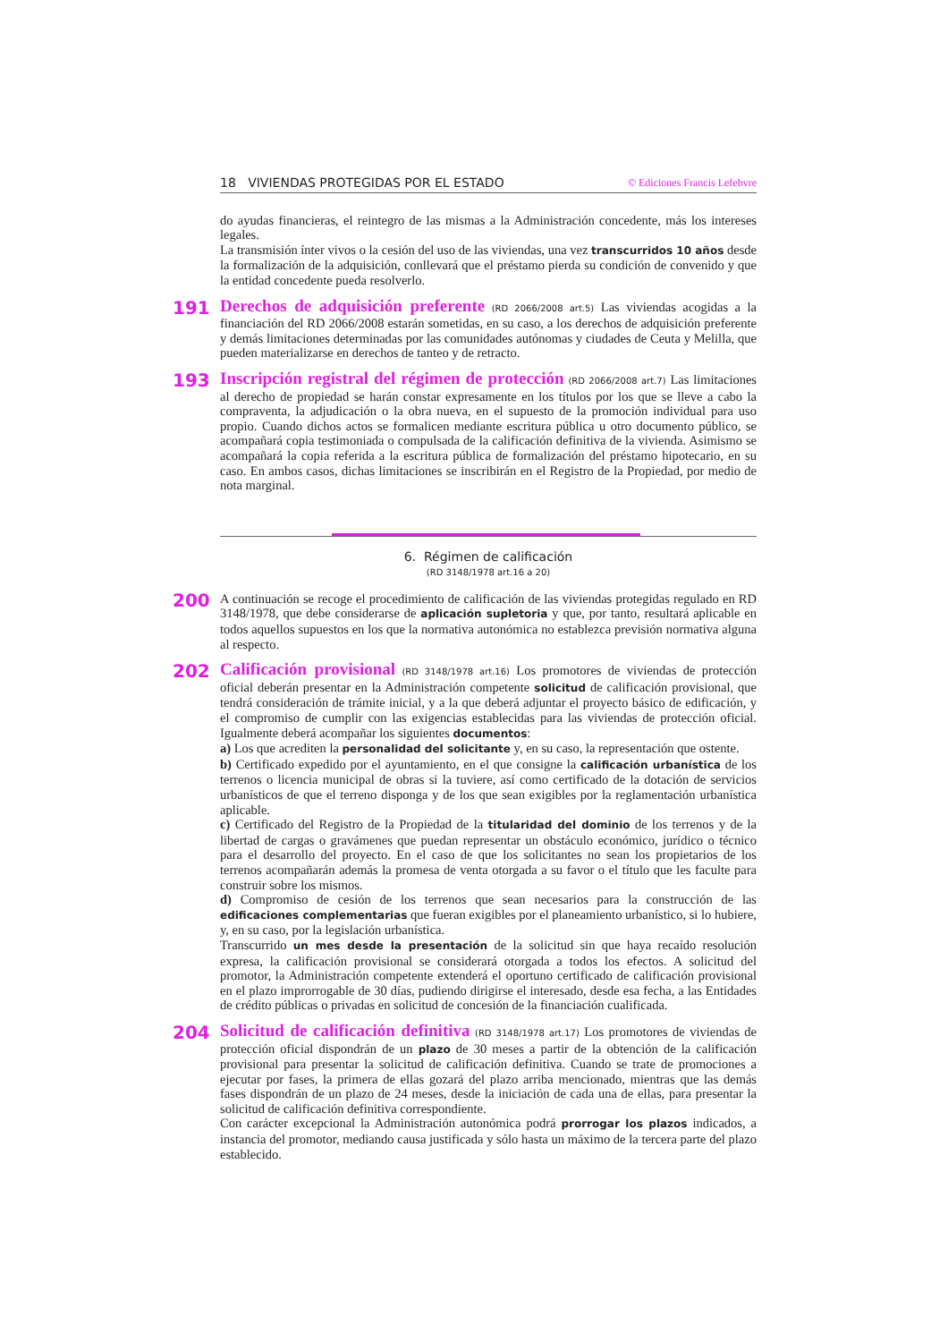18 VIVIENDAS PROTEGIDAS POR EL ESTADO © Ediciones Francis Lefebvre
do ayudas financieras, el reintegro de las mismas a la Administración concedente, más los intereses legales.
La transmisión ínter vivos o la cesión del uso de las viviendas, una vez transcurridos 10 años desde la formalización de la adquisición, conllevará que el préstamo pierda su condición de convenido y que la entidad concedente pueda resolverlo.
191
Derechos de adquisición preferente (RD 2066/2008 art.5) Las viviendas acogidas a la financiación del RD 2066/2008 estarán sometidas, en su caso, a los derechos de adquisición preferente y demás limitaciones determinadas por las comunidades autónomas y ciudades de Ceuta y Melilla, que pueden materializarse en derechos de tanteo y de retracto.
193
Inscripción registral del régimen de protección (RD 2066/2008 art.7) Las limitaciones al derecho de propiedad se harán constar expresamente en los títulos por los que se lleve a cabo la compraventa, la adjudicación o la obra nueva, en el supuesto de la promoción individual para uso propio. Cuando dichos actos se formalicen mediante escritura pública u otro documento público, se acompañará copia testimoniada o compulsada de la calificación definitiva de la vivienda. Asimismo se acompañará la copia referida a la escritura pública de formalización del préstamo hipotecario, en su caso. En ambos casos, dichas limitaciones se inscribirán en el Registro de la Propiedad, por medio de nota marginal.
6. Régimen de calificación
(RD 3148/1978 art.16 a 20)
200
A continuación se recoge el procedimiento de calificación de las viviendas protegidas regulado en RD 3148/1978, que debe considerarse de aplicación supletoria y que, por tanto, resultará aplicable en todos aquellos supuestos en los que la normativa autonómica no establezca previsión normativa alguna al respecto.
202
Calificación provisional (RD 3148/1978 art.16) Los promotores de viviendas de protección oficial deberán presentar en la Administración competente solicitud de calificación provisional, que tendrá consideración de trámite inicial, y a la que deberá adjuntar el proyecto básico de edificación, y el compromiso de cumplir con las exigencias establecidas para las viviendas de protección oficial. Igualmente deberá acompañar los siguientes documentos:
a) Los que acrediten la personalidad del solicitante y, en su caso, la representación que ostente.
b) Certificado expedido por el ayuntamiento, en el que consigne la calificación urbanística de los terrenos o licencia municipal de obras si la tuviere, así como certificado de la dotación de servicios urbanísticos de que el terreno disponga y de los que sean exigibles por la reglamentación urbanística aplicable.
c) Certificado del Registro de la Propiedad de la titularidad del dominio de los terrenos y de la libertad de cargas o gravámenes que puedan representar un obstáculo económico, jurídico o técnico para el desarrollo del proyecto. En el caso de que los solicitantes no sean los propietarios de los terrenos acompañarán además la promesa de venta otorgada a su favor o el título que les faculte para construir sobre los mismos.
d) Compromiso de cesión de los terrenos que sean necesarios para la construcción de las edificaciones complementarias que fueran exigibles por el planeamiento urbanístico, si lo hubiere, y, en su caso, por la legislación urbanística.
Transcurrido un mes desde la presentación de la solicitud sin que haya recaído resolución expresa, la calificación provisional se considerará otorgada a todos los efectos. A solicitud del promotor, la Administración competente extenderá el oportuno certificado de calificación provisional en el plazo improrrogable de 30 días, pudiendo dirigirse el interesado, desde esa fecha, a las Entidades de crédito públicas o privadas en solicitud de concesión de la financiación cualificada.
204
Solicitud de calificación definitiva (RD 3148/1978 art.17) Los promotores de viviendas de protección oficial dispondrán de un plazo de 30 meses a partir de la obtención de la calificación provisional para presentar la solicitud de calificación definitiva. Cuando se trate de promociones a ejecutar por fases, la primera de ellas gozará del plazo arriba mencionado, mientras que las demás fases dispondrán de un plazo de 24 meses, desde la iniciación de cada una de ellas, para presentar la solicitud de calificación definitiva correspondiente.
Con carácter excepcional la Administración autonómica podrá prorrogar los plazos indicados, a instancia del promotor, mediando causa justificada y sólo hasta un máximo de la tercera parte del plazo establecido.